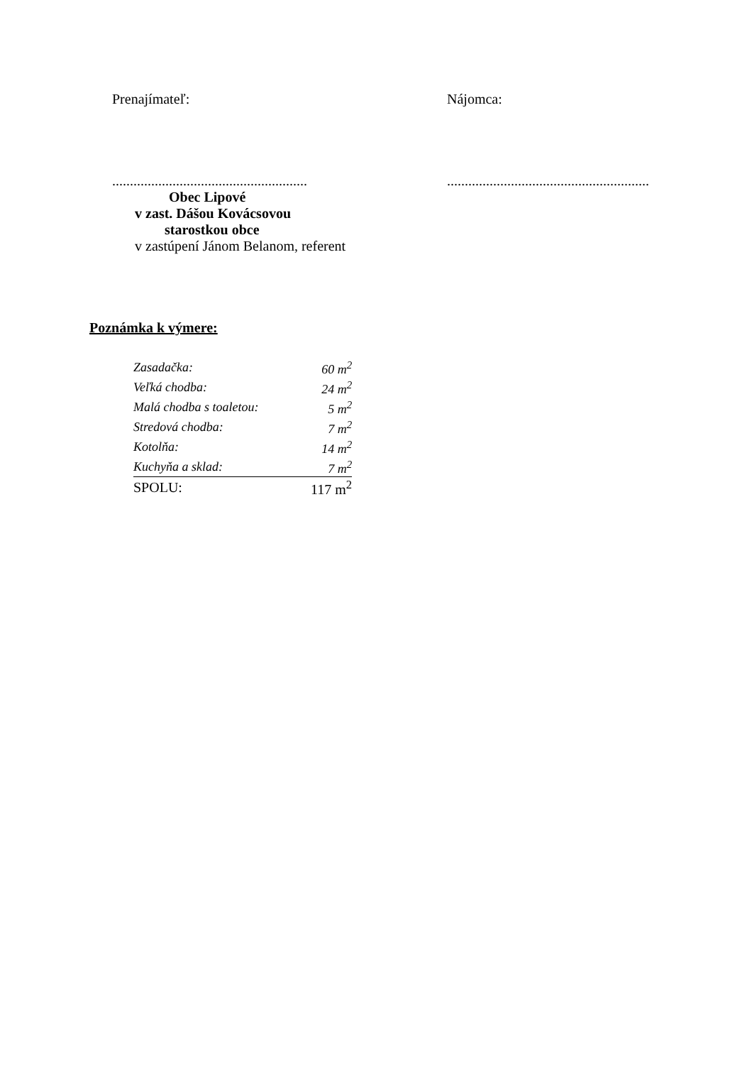Prenajímateľ:
.......................................................
Obec Lipové
v zast. Dášou Kovácsovou
starostkou obce
v zastúpení Jánom Belanom, referent
Nájomca:
.........................................................
Poznámka k výmere:
| Zasadačka: | 60 m<sup>2</sup> |
| Veľká chodba: | 24 m<sup>2</sup> |
| Malá chodba s toaletou: | 5 m<sup>2</sup> |
| Stredová chodba: | 7 m<sup>2</sup> |
| Kotolňa: | 14 m<sup>2</sup> |
| Kuchyňa a sklad: | 7 m<sup>2</sup> |
| SPOLU: | 117 m<sup>2</sup> |